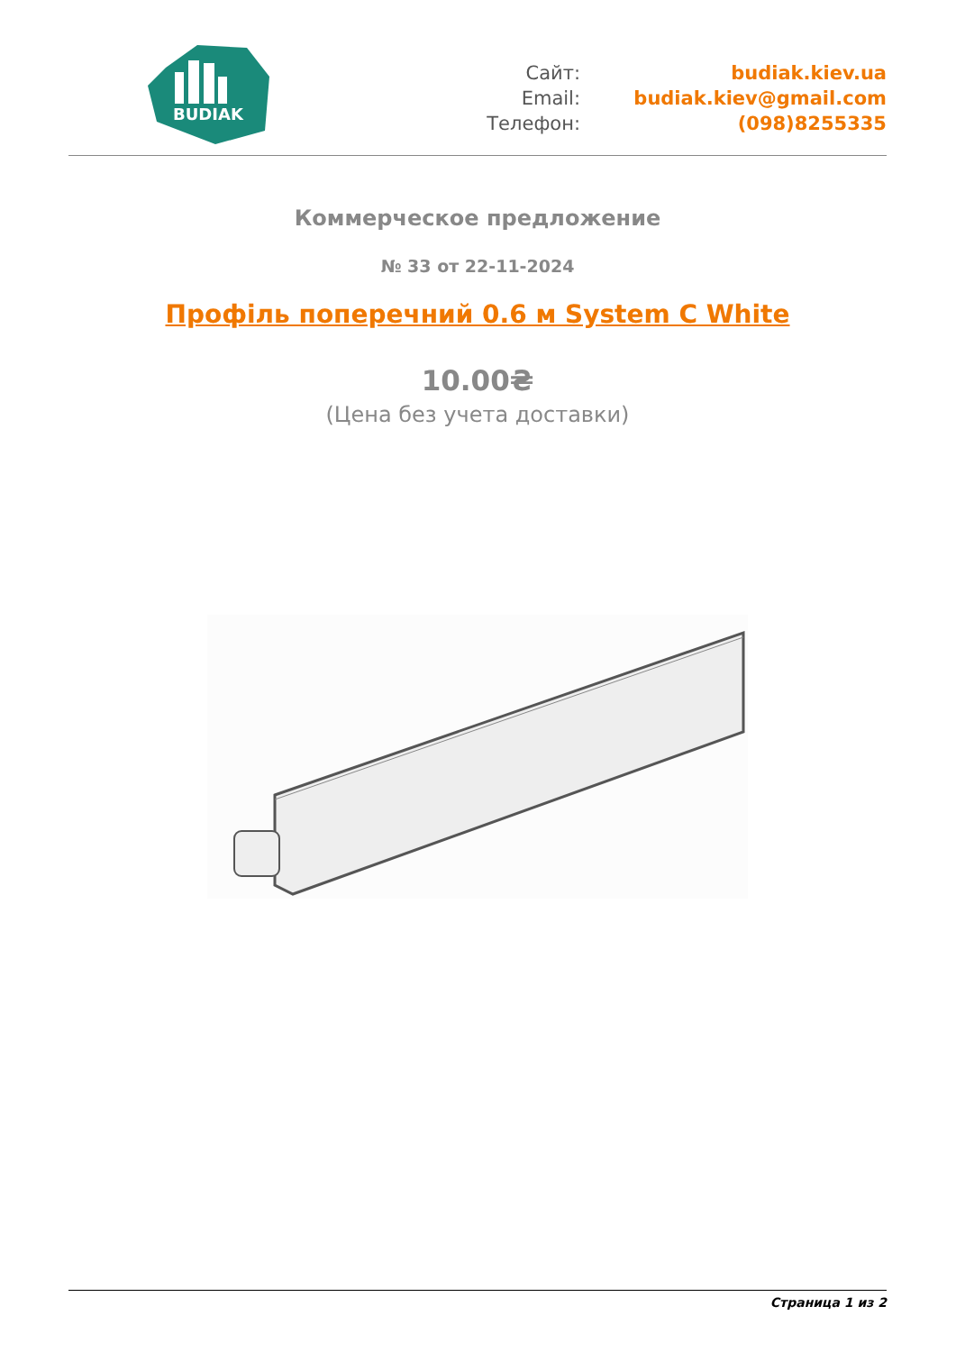BUDIAK
Сайт:
Email:
Телефон:
budiak.kiev.ua
budiak.kiev@gmail.com
(098)8255335
Коммерческое предложение
№ 33 от 22-11-2024
Профіль поперечний 0.6 м System C White
10.00₴
(Цена без учета доставки)
Страница 1 из 2